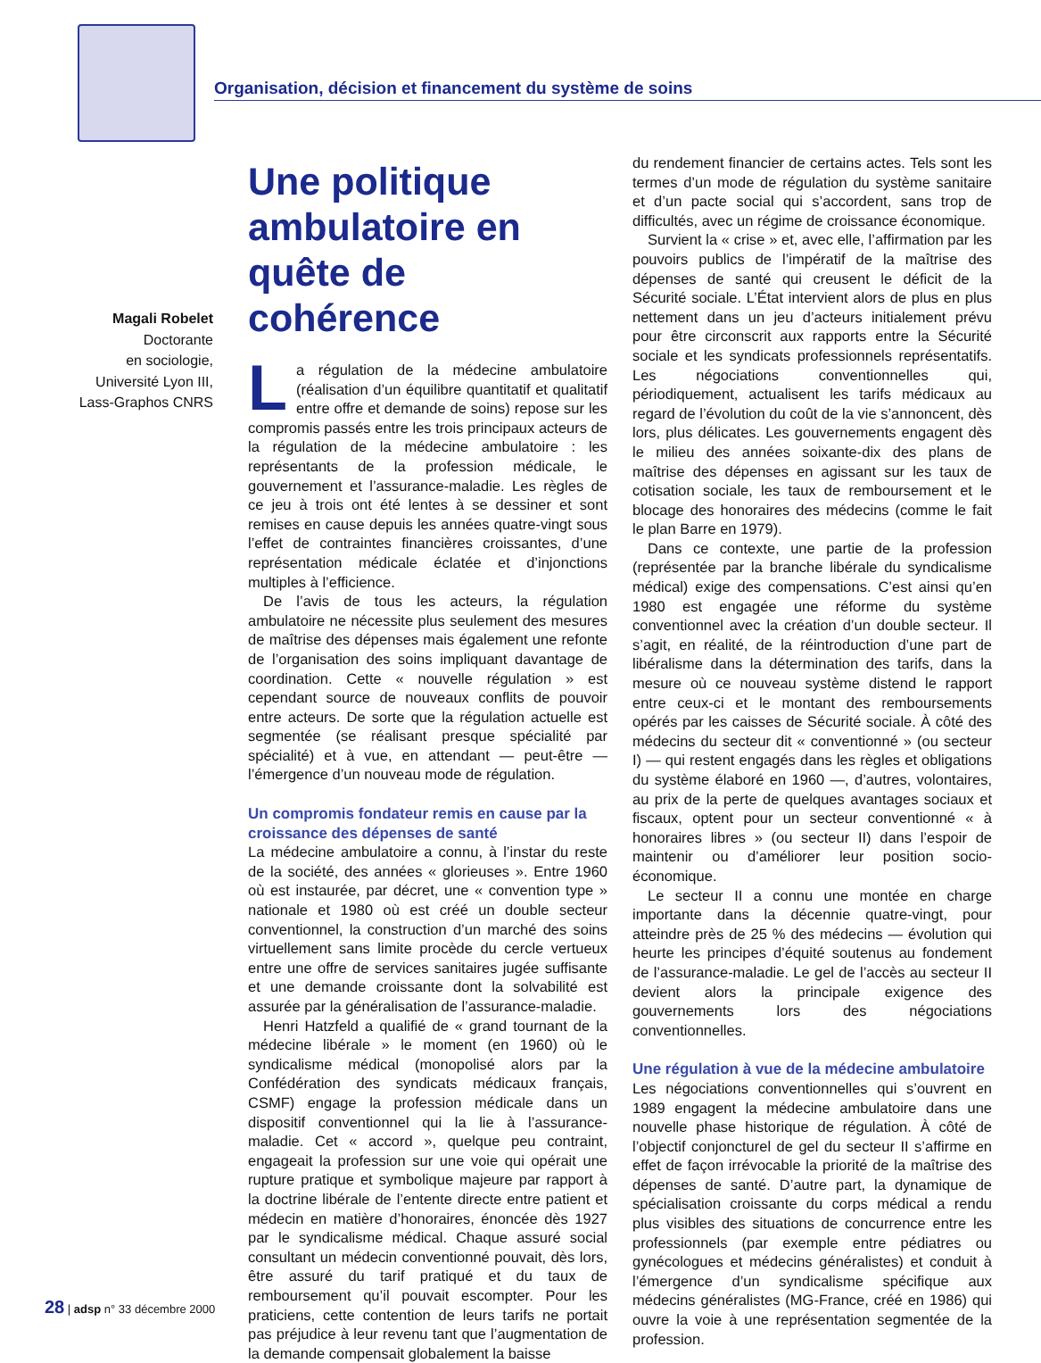Organisation, décision et financement du système de soins
Magali Robelet
Doctorante
en sociologie,
Université Lyon III,
Lass-Graphos CNRS
Une politique ambulatoire en quête de cohérence
La régulation de la médecine ambulatoire (réalisation d’un équilibre quantitatif et qualitatif entre offre et demande de soins) repose sur les compromis passés entre les trois principaux acteurs de la régulation de la médecine ambulatoire : les représentants de la profession médicale, le gouvernement et l’assurance-maladie. Les règles de ce jeu à trois ont été lentes à se dessiner et sont remises en cause depuis les années quatre-vingt sous l’effet de contraintes financières croissantes, d’une représentation médicale éclatée et d’injonctions multiples à l’efficience.
De l’avis de tous les acteurs, la régulation ambulatoire ne nécessite plus seulement des mesures de maîtrise des dépenses mais également une refonte de l’organisation des soins impliquant davantage de coordination. Cette « nouvelle régulation » est cependant source de nouveaux conflits de pouvoir entre acteurs. De sorte que la régulation actuelle est segmentée (se réalisant presque spécialité par spécialité) et à vue, en attendant — peut-être — l’émergence d’un nouveau mode de régulation.
Un compromis fondateur remis en cause par la croissance des dépenses de santé
La médecine ambulatoire a connu, à l’instar du reste de la société, des années « glorieuses ». Entre 1960 où est instaurée, par décret, une « convention type » nationale et 1980 où est créé un double secteur conventionnel, la construction d’un marché des soins virtuellement sans limite procède du cercle vertueux entre une offre de services sanitaires jugée suffisante et une demande croissante dont la solvabilité est assurée par la généralisation de l’assurance-maladie.
Henri Hatzfeld a qualifié de « grand tournant de la médecine libérale » le moment (en 1960) où le syndicalisme médical (monopolisé alors par la Confédération des syndicats médicaux français, CSMF) engage la profession médicale dans un dispositif conventionnel qui la lie à l’assurance-maladie. Cet « accord », quelque peu contraint, engageait la profession sur une voie qui opérait une rupture pratique et symbolique majeure par rapport à la doctrine libérale de l’entente directe entre patient et médecin en matière d’honoraires, énoncée dès 1927 par le syndicalisme médical. Chaque assuré social consultant un médecin conventionné pouvait, dès lors, être assuré du tarif pratiqué et du taux de remboursement qu’il pouvait escompter. Pour les praticiens, cette contention de leurs tarifs ne portait pas préjudice à leur revenu tant que l’augmentation de la demande compensait globalement la baisse
du rendement financier de certains actes. Tels sont les termes d’un mode de régulation du système sanitaire et d’un pacte social qui s’accordent, sans trop de difficultés, avec un régime de croissance économique.
Survient la « crise » et, avec elle, l’affirmation par les pouvoirs publics de l’impératif de la maîtrise des dépenses de santé qui creusent le déficit de la Sécurité sociale. L’État intervient alors de plus en plus nettement dans un jeu d’acteurs initialement prévu pour être circonscrit aux rapports entre la Sécurité sociale et les syndicats professionnels représentatifs. Les négociations conventionnelles qui, périodiquement, actualisent les tarifs médicaux au regard de l’évolution du coût de la vie s’annoncent, dès lors, plus délicates. Les gouvernements engagent dès le milieu des années soixante-dix des plans de maîtrise des dépenses en agissant sur les taux de cotisation sociale, les taux de remboursement et le blocage des honoraires des médecins (comme le fait le plan Barre en 1979).
Dans ce contexte, une partie de la profession (représentée par la branche libérale du syndicalisme médical) exige des compensations. C’est ainsi qu’en 1980 est engagée une réforme du système conventionnel avec la création d’un double secteur. Il s’agit, en réalité, de la réintroduction d’une part de libéralisme dans la détermination des tarifs, dans la mesure où ce nouveau système distend le rapport entre ceux-ci et le montant des remboursements opérés par les caisses de Sécurité sociale. À côté des médecins du secteur dit « conventionné » (ou secteur I) — qui restent engagés dans les règles et obligations du système élaboré en 1960 —, d’autres, volontaires, au prix de la perte de quelques avantages sociaux et fiscaux, optent pour un secteur conventionné « à honoraires libres » (ou secteur II) dans l’espoir de maintenir ou d’améliorer leur position socio-économique.
Le secteur II a connu une montée en charge importante dans la décennie quatre-vingt, pour atteindre près de 25 % des médecins — évolution qui heurte les principes d’équité soutenus au fondement de l’assurance-maladie. Le gel de l’accès au secteur II devient alors la principale exigence des gouvernements lors des négociations conventionnelles.
Une régulation à vue de la médecine ambulatoire
Les négociations conventionnelles qui s’ouvrent en 1989 engagent la médecine ambulatoire dans une nouvelle phase historique de régulation. À côté de l’objectif conjoncturel de gel du secteur II s’affirme en effet de façon irrévocable la priorité de la maîtrise des dépenses de santé. D’autre part, la dynamique de spécialisation croissante du corps médical a rendu plus visibles des situations de concurrence entre les professionnels (par exemple entre pédiatres ou gynécologues et médecins généralistes) et conduit à l’émergence d’un syndicalisme spécifique aux médecins généralistes (MG-France, créé en 1986) qui ouvre la voie à une représentation segmentée de la profession.
28 | adsp n° 33 décembre 2000